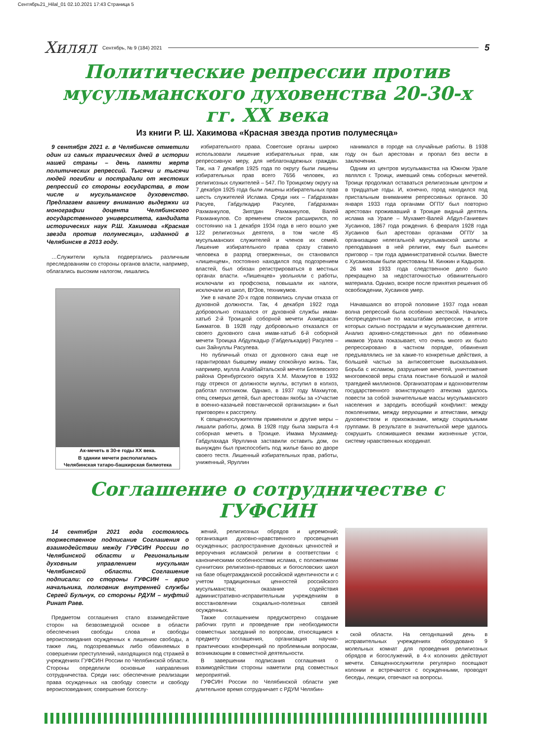Сентябрь21_Hilal_01 02.10.2021 17:43 Страница 5
Хилял Сентябрь, № 9 (184) 2021 5
Политические репрессии против мусульманского духовенства 20-30-х гг. XX века
Из книги Р. Ш. Хакимова «Красная звезда против полумесяца»
9 сентября 2021 г. в Челябинске отметили один из самых трагических дней в истории нашей страны – день памяти жертв политических репрессий. Тысячи и тысячи людей погибли и пострадали от жестоких репрессий со стороны государства, в том числе и мусульманское духовенство. Предлагаем вашему вниманию выдержки из монографии доцента Челябинского государственного университета, кандидата исторических наук Р.Ш. Хакимова «Красная звезда против полумесяца», изданной в Челябинске в 2013 году.
…Служители культа подвергались различным преследованиям со стороны органов власти, например, облагались высоким налогом, лишались
Ак-мечеть в 30-е годы XX века.
В здании мечети располагалась
Челябинская татаро-башкирская билиотека
избирательного права. Советские органы широко использовали лишение избирательных прав, как репрессивную меру, для неблагонадежных граждан. Так, на 7 декабря 1925 года по округу были лишены избирательных прав всего 7656 человек, из религиозных служителей – 547. По Троицкому округу на 7 декабря 1925 года были лишены избирательных прав шесть служителей Ислама. Среди них – Габдрахман Расуев, Габдулкадир Расулев, Габдрахман Рахманкулов, Зиятдин Рахманкулов, Валей Рахманкулов. Со временем список расширился, по состоянию на 1 декабря 1934 года в него вошло уже 122 религиозных деятеля, в том числе 45 мусульманских служителей и членов их семей. Лишение избирательного права сразу ставило человека в разряд отверженных, он становился «лишенцем», постоянно находился под подозрением властей, был обязан регистрироваться в местных органах власти. «Лишенцев» увольняли с работы, исключали из профсоюза, повышали их налоги, исключали из школ, ВУЗов, техникумов.
Уже в начале 20-х годов появились случаи отказа от духовной должности. Так, 4 декабря 1922 года добровольно отказался от духовной службы имам-хатыб 2-й Троицкой соборной мечети Ахмедхасан Бикматов. В 1928 году добровольно отказался от своего духовного сана имам-хатыб 6-й соборной мечети Троицка Абдулкадыр (Габделькадир) Расулев – сын Зайнуллы Расулева.
Но публичный отказ от духовного сана еще не гарантировал бывшему имаму спокойную жизнь. Так, например, мулла Алайбайтальской мечети Беляевского района Оренбургского округа Х.М. Махмутов в 1932 году отрекся от должности муллы, вступил в колхоз, работал плотником. Однако, в 1937 году Махмутов, отец семерых детей, был арестован якобы за «Участие в военно-казачьей повстанческой организации» и был приговорен к расстрелу.
К священнослужителям применяли и другие меры – лишали работы, дома. В 1928 году была закрыта 4-я соборная мечеть в Троицке. Имама Мухаммед-Габдулахада Яруллина заставили оставить дом, он вынужден был приспособить под жилье баню во дворе своего тестя. Лишенный избирательных прав, работы, униженный, Яруллин
нанимался в городе на случайные работы. В 1938 году он был арестован и пропал без вести в заключении.
Одним из центров мусульманства на Южном Урале являлся г. Троицк, имевший семь соборных мечетей. Троицк продолжал оставаться религиозным центром и в тридцатые годы. И, конечно, город находился под пристальным вниманием репрессивных органов. 30 января 1933 года органами ОГПУ был повторно арестован проживавший в Троицке видный деятель ислама на Урале – Мухамет-Валей Абдул-Ганиевич Хусаинов, 1867 года рождения. 6 февраля 1928 года Хусаинов был арестован органами ОГПУ за организацию нелегальной мусульманской школы и преподавания в ней религии, ему был вынесен приговор – три года административной ссылки. Вместе с Хусаиновым были арестованы М. Кинжин и Кадыров.
26 мая 1933 года следственное дело было прекращено за недостаточностью обвинительного материала. Однако, вскоре после принятия решения об освобождении, Хусаинов умер.
Начавшаяся во второй половине 1937 года новая волна репрессий была особенно жестокой. Начались беспрецедентные по масштабам репрессии, в итоге которых сильно пострадали и мусульманские деятели. Анализ архивно-следственных дел по обвинению имамов Урала показывает, что очень много их было репрессировано в частном порядке, обвинения предъявлялись не за какие-то конкретные действия, а большей частью за антисоветские высказывания. Борьба с исламом, разрушение мечетей, уничтожение многовековой веры стала поистине большой и малой трагедией миллионов. Организаторам и вдохновителям государственного воинствующего атеизма удалось повести за собой значительные массы мусульманского населения и зародить всеобщий конфликт: между поколениями, между верующими и атеистами, между духовенством и прихожанами, между социальными группами. В результате в значительной мере удалось сокрушить сложившиеся веками жизненные устои, систему нравственных координат.
Соглашение о сотрудничестве с ГУФСИН
14 сентября 2021 года состоялось торжественное подписание Соглашения о взаимодействии между ГУФСИН России по Челябинской области и Региональным духовным управлением мусульман Челябинской области. Соглашение подписали: со стороны ГУФСИН – врио начальника, полковник внутренней службы Сергей Бульчук, со стороны РДУМ – муфтий Ринат Раев.
Предметом соглашения стало взаимодействие сторон на безвозмездной основе в области обеспечения свободы слова и свободы вероисповедания осужденных к лишению свободы, а также лиц, подозреваемых либо обвиняемых в совершении преступлений, находящихся под стражей в учреждениях ГУФСИН России по Челябинской области. Стороны определили основные направления сотрудничества. Среди них: обеспечение реализации права осужденных на свободу совести и свободу вероисповедания; совершение богослу-
жений, религиозных обрядов и церемоний; организация духовно-нравственного просвещения осужденных; распространение духовных ценностей и вероучения исламской религии в соответствии с каноническими особенностями ислама, с положениями суннитских религиозно-правовых и богословских школ на базе общегражданской российской идентичности и с учетом традиционных ценностей российского мусульманства; оказание содействия административно-исправительным учреждениям в восстановлении социально-полезных связей осужденных.
Также соглашением предусмотрено создание рабочих групп и проведение при необходимости совместных заседаний по вопросам, относящимся к предмету соглашения, организация научно-практических конференций по проблемным вопросам, возникающим в совместной деятельности.
В завершении подписания соглашения о взаимодействии стороны наметили ряд совместных мероприятий.
ГУФСИН России по Челябинской области уже длительное время сотрудничает с РДУМ Челябин-
ской области. На сегодняшний день в исправительных учреждениях оборудовано 9 молельных комнат для проведения религиозных обрядов и богослужений, в 4-х колониях действуют мечети. Священнослужители регулярно посещают колонии и встречаются с осужденными, проводят беседы, лекции, отвечают на вопросы.